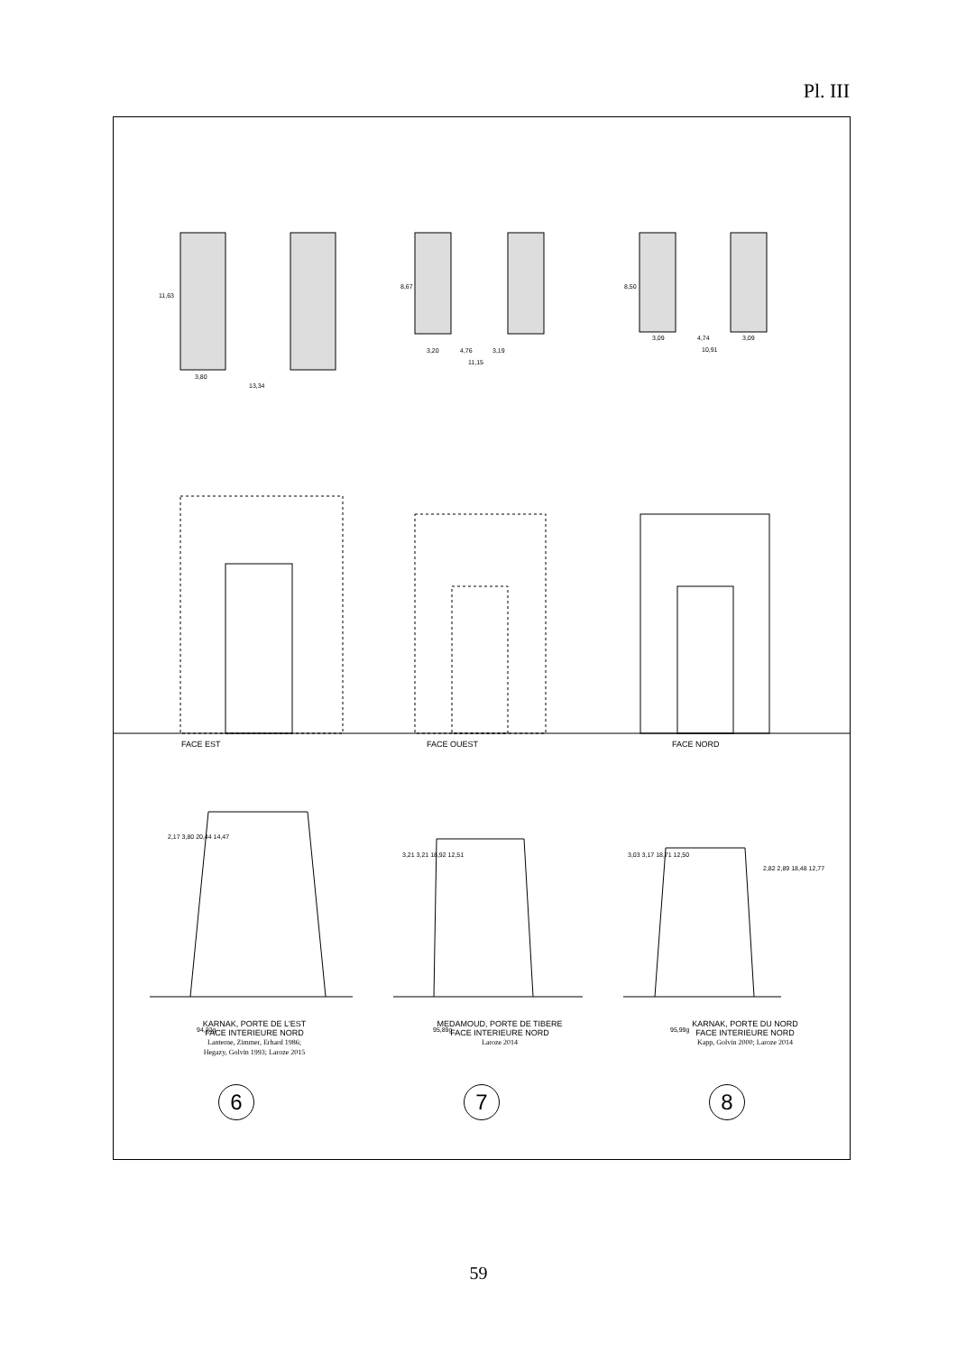Pl. III
3,80
13,34
3,20
4,76
3,19
11,15
3,09
4,74
3,09
10,91
94,22g
95,89g
95,99g
2,17 3,80 20,44 14,47
3,21 3,21 18,92 12,51
3,03 3,17 18,71 12,50
2,82 2,89 18,48 12,77
11,63
8,67
8,50
FACE EST FACE OUEST FACE NORD
KARNAK, PORTE DE L'EST
FACE INTERIEURE NORD
Lanterne, Zimmer, Erhard 1986;
Hegazy, Golvin 1993; Laroze 2015
MEDAMOUD, PORTE DE TIBERE
FACE INTERIEURE NORD
Laroze 2014
KARNAK, PORTE DU NORD
FACE INTERIEURE NORD
Kapp, Golvin 2000; Laroze 2014
6 7 8
59